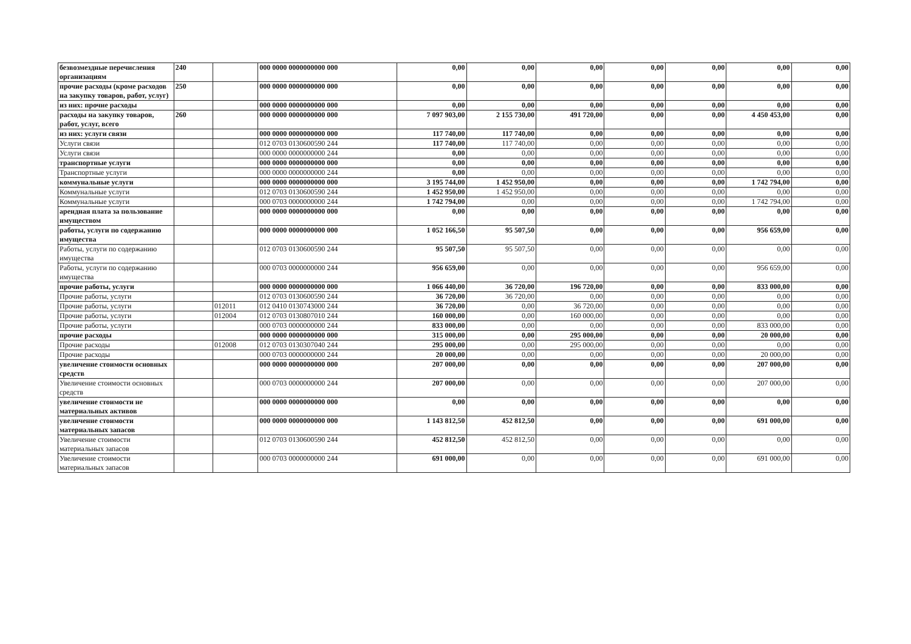| безвозмездные перечисления организациям | 240 | | 000 0000 0000000000 000 | 0,00 | 0,00 | 0,00 | 0,00 | 0,00 | 0,00 | 0,00 |
| прочие расходы (кроме расходов на закупку товаров, работ, услуг) | 250 | | 000 0000 0000000000 000 | 0,00 | 0,00 | 0,00 | 0,00 | 0,00 | 0,00 | 0,00 |
| из них: прочие расходы | | | 000 0000 0000000000 000 | 0,00 | 0,00 | 0,00 | 0,00 | 0,00 | 0,00 | 0,00 |
| расходы на закупку товаров, работ, услуг, всего | 260 | | 000 0000 0000000000 000 | 7 097 903,00 | 2 155 730,00 | 491 720,00 | 0,00 | 0,00 | 4 450 453,00 | 0,00 |
| из них: услуги связи | | | 000 0000 0000000000 000 | 117 740,00 | 117 740,00 | 0,00 | 0,00 | 0,00 | 0,00 | 0,00 |
| Услуги связи | | | 012 0703 0130600590 244 | 117 740,00 | 117 740,00 | 0,00 | 0,00 | 0,00 | 0,00 | 0,00 |
| Услуги связи | | | 000 0000 0000000000 244 | 0,00 | 0,00 | 0,00 | 0,00 | 0,00 | 0,00 | 0,00 |
| транспортные услуги | | | 000 0000 0000000000 000 | 0,00 | 0,00 | 0,00 | 0,00 | 0,00 | 0,00 | 0,00 |
| Транспортные услуги | | | 000 0000 0000000000 244 | 0,00 | 0,00 | 0,00 | 0,00 | 0,00 | 0,00 | 0,00 |
| коммунальные услуги | | | 000 0000 0000000000 000 | 3 195 744,00 | 1 452 950,00 | 0,00 | 0,00 | 0,00 | 1 742 794,00 | 0,00 |
| Коммунальные услуги | | | 012 0703 0130600590 244 | 1 452 950,00 | 1 452 950,00 | 0,00 | 0,00 | 0,00 | 0,00 | 0,00 |
| Коммунальные услуги | | | 000 0703 0000000000 244 | 1 742 794,00 | 0,00 | 0,00 | 0,00 | 0,00 | 1 742 794,00 | 0,00 |
| арендная плата за пользование имуществом | | | 000 0000 0000000000 000 | 0,00 | 0,00 | 0,00 | 0,00 | 0,00 | 0,00 | 0,00 |
| работы, услуги по содержанию имущества | | | 000 0000 0000000000 000 | 1 052 166,50 | 95 507,50 | 0,00 | 0,00 | 0,00 | 956 659,00 | 0,00 |
| Работы, услуги по содержанию имущества | | | 012 0703 0130600590 244 | 95 507,50 | 95 507,50 | 0,00 | 0,00 | 0,00 | 0,00 | 0,00 |
| Работы, услуги по содержанию имущества | | | 000 0703 0000000000 244 | 956 659,00 | 0,00 | 0,00 | 0,00 | 0,00 | 956 659,00 | 0,00 |
| прочие работы, услуги | | | 000 0000 0000000000 000 | 1 066 440,00 | 36 720,00 | 196 720,00 | 0,00 | 0,00 | 833 000,00 | 0,00 |
| Прочие работы, услуги | | | 012 0703 0130600590 244 | 36 720,00 | 36 720,00 | 0,00 | 0,00 | 0,00 | 0,00 | 0,00 |
| Прочие работы, услуги | | 012011 | 012 0410 0130743000 244 | 36 720,00 | 0,00 | 36 720,00 | 0,00 | 0,00 | 0,00 | 0,00 |
| Прочие работы, услуги | | 012004 | 012 0703 0130807010 244 | 160 000,00 | 0,00 | 160 000,00 | 0,00 | 0,00 | 0,00 | 0,00 |
| Прочие работы, услуги | | | 000 0703 0000000000 244 | 833 000,00 | 0,00 | 0,00 | 0,00 | 0,00 | 833 000,00 | 0,00 |
| прочие расходы | | | 000 0000 0000000000 000 | 315 000,00 | 0,00 | 295 000,00 | 0,00 | 0,00 | 20 000,00 | 0,00 |
| Прочие расходы | | 012008 | 012 0703 0130307040 244 | 295 000,00 | 0,00 | 295 000,00 | 0,00 | 0,00 | 0,00 | 0,00 |
| Прочие расходы | | | 000 0703 0000000000 244 | 20 000,00 | 0,00 | 0,00 | 0,00 | 0,00 | 20 000,00 | 0,00 |
| увеличение стоимости основных средств | | | 000 0000 0000000000 000 | 207 000,00 | 0,00 | 0,00 | 0,00 | 0,00 | 207 000,00 | 0,00 |
| Увеличение стоимости основных средств | | | 000 0703 0000000000 244 | 207 000,00 | 0,00 | 0,00 | 0,00 | 0,00 | 207 000,00 | 0,00 |
| увеличение стоимости не материальных активов | | | 000 0000 0000000000 000 | 0,00 | 0,00 | 0,00 | 0,00 | 0,00 | 0,00 | 0,00 |
| увеличение стоимости материальных запасов | | | 000 0000 0000000000 000 | 1 143 812,50 | 452 812,50 | 0,00 | 0,00 | 0,00 | 691 000,00 | 0,00 |
| Увеличение стоимости материальных запасов | | | 012 0703 0130600590 244 | 452 812,50 | 452 812,50 | 0,00 | 0,00 | 0,00 | 0,00 | 0,00 |
| Увеличение стоимости материальных запасов | | | 000 0703 0000000000 244 | 691 000,00 | 0,00 | 0,00 | 0,00 | 0,00 | 691 000,00 | 0,00 |